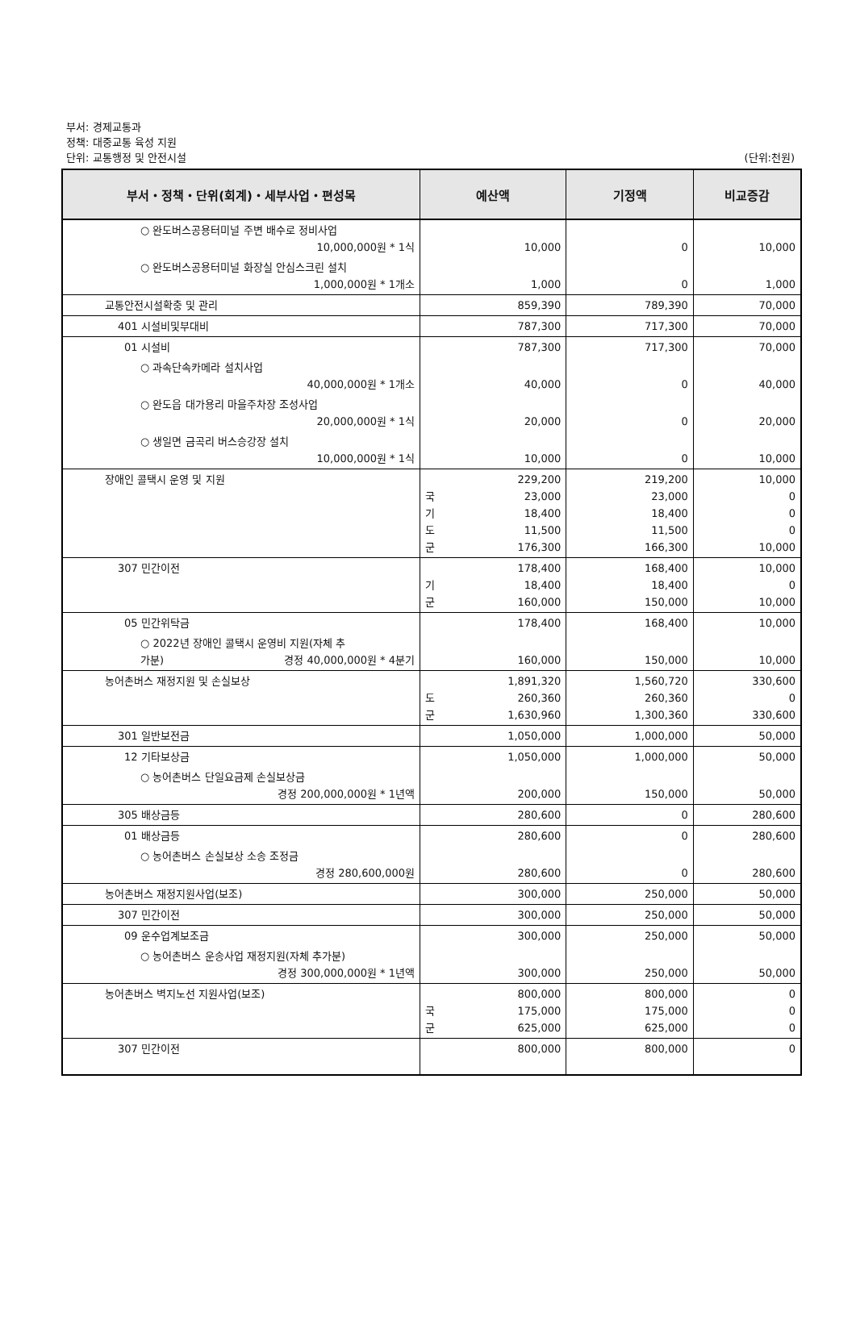부서: 경제교통과
정책: 대중교통 육성 지원
단위: 교통행정 및 안전시설
(단위:천원)
| 부서・정책・단위(회계)・세부사업・편성목 | 예산액 | 기정액 | 비교증감 |
| --- | --- | --- | --- |
| ○ 완도버스공용터미널 주변 배수로 정비사업 10,000,000원 * 1식 | 10,000 | 0 | 10,000 |
| ○ 완도버스공용터미널 화장실 안심스크린 설치 1,000,000원 * 1개소 | 1,000 | 0 | 1,000 |
| 교통안전시설확충 및 관리 | 859,390 | 789,390 | 70,000 |
| 401 시설비및부대비 | 787,300 | 717,300 | 70,000 |
| 01 시설비 | 787,300 | 717,300 | 70,000 |
| ○ 과속단속카메라 설치사업 40,000,000원 * 1개소 | 40,000 | 0 | 40,000 |
| ○ 완도읍 대가용리 마을주차장 조성사업 20,000,000원 * 1식 | 20,000 | 0 | 20,000 |
| ○ 생일면 금곡리 버스승강장 설치 10,000,000원 * 1식 | 10,000 | 0 | 10,000 |
| 장애인 콜택시 운영 및 지원 | 229,200 국 23,000 기 18,400 도 11,500 군 176,300 | 219,200 23,000 18,400 11,500 166,300 | 10,000 0 0 0 10,000 |
| 307 민간이전 | 178,400 기 18,400 군 160,000 | 168,400 18,400 150,000 | 10,000 0 10,000 |
| 05 민간위탁금 | 178,400 | 168,400 | 10,000 |
| ○ 2022년 장애인 콜택시 운영비 지원(자체 추 가분) 경정 40,000,000원 * 4분기 | 160,000 | 150,000 | 10,000 |
| 농어촌버스 재정지원 및 손실보상 | 1,891,320 도 260,360 군 1,630,960 | 1,560,720 260,360 1,300,360 | 330,600 0 330,600 |
| 301 일반보전금 | 1,050,000 | 1,000,000 | 50,000 |
| 12 기타보상금 | 1,050,000 | 1,000,000 | 50,000 |
| ○ 농어촌버스 단일요금제 손실보상금 경정 200,000,000원 * 1년액 | 200,000 | 150,000 | 50,000 |
| 305 배상금등 | 280,600 | 0 | 280,600 |
| 01 배상금등 | 280,600 | 0 | 280,600 |
| ○ 농어촌버스 손실보상 소송 조정금 경정 280,600,000원 | 280,600 | 0 | 280,600 |
| 농어촌버스 재정지원사업(보조) | 300,000 | 250,000 | 50,000 |
| 307 민간이전 | 300,000 | 250,000 | 50,000 |
| 09 운수업계보조금 | 300,000 | 250,000 | 50,000 |
| ○ 농어촌버스 운송사업 재정지원(자체 추가분) 경정 300,000,000원 * 1년액 | 300,000 | 250,000 | 50,000 |
| 농어촌버스 벽지노선 지원사업(보조) | 800,000 국 175,000 군 625,000 | 800,000 175,000 625,000 | 0 0 0 |
| 307 민간이전 | 800,000 | 800,000 | 0 |